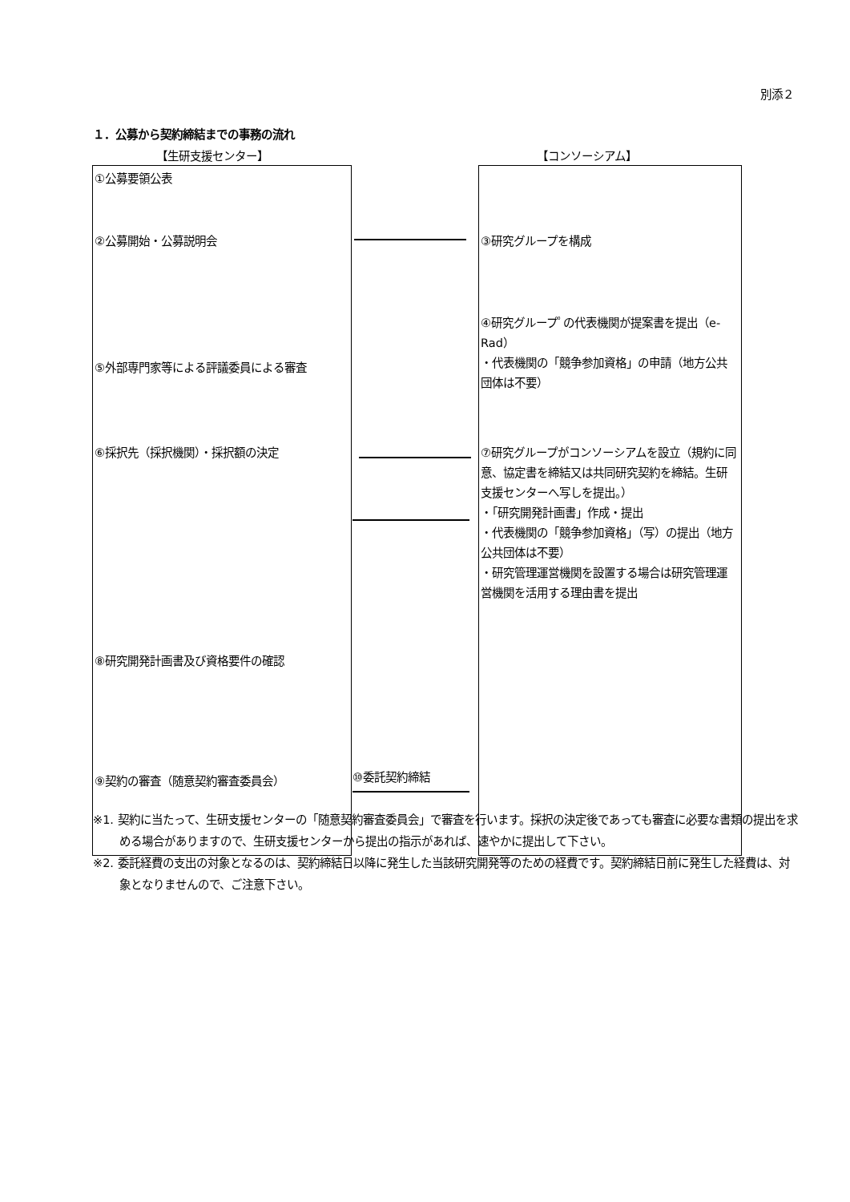別添２
１．公募から契約締結までの事務の流れ
【生研支援センター】 【コンソーシアム】
①公募要領公表
②公募開始・公募説明会
⑤外部専門家等による評議委員による審査
⑥採択先（採択機関）・採択額の決定
⑧研究開発計画書及び資格要件の確認
⑨契約の審査（随意契約審査委員会）
③研究グループを構成
④研究グループﾟの代表機関が提案書を提出（e-Rad）
・代表機関の「競争参加資格」の申請（地方公共団体は不要）
⑦研究グループがコンソーシアムを設立（規約に同意、協定書を締結又は共同研究契約を締結。生研支援センターへ写しを提出。）
・「研究開発計画書」作成・提出
・代表機関の「競争参加資格」（写）の提出（地方公共団体は不要）
・研究管理運営機関を設置する場合は研究管理運営機関を活用する理由書を提出
⑩委託契約締結
※1. 契約に当たって、生研支援センターの「随意契約審査委員会」で審査を行います。採択の決定後であっても審査に必要な書類の提出を求める場合がありますので、生研支援センターから提出の指示があれば、速やかに提出して下さい。
※2. 委託経費の支出の対象となるのは、契約締結日以降に発生した当該研究開発等のための経費です。契約締結日前に発生した経費は、対象となりませんので、ご注意下さい。